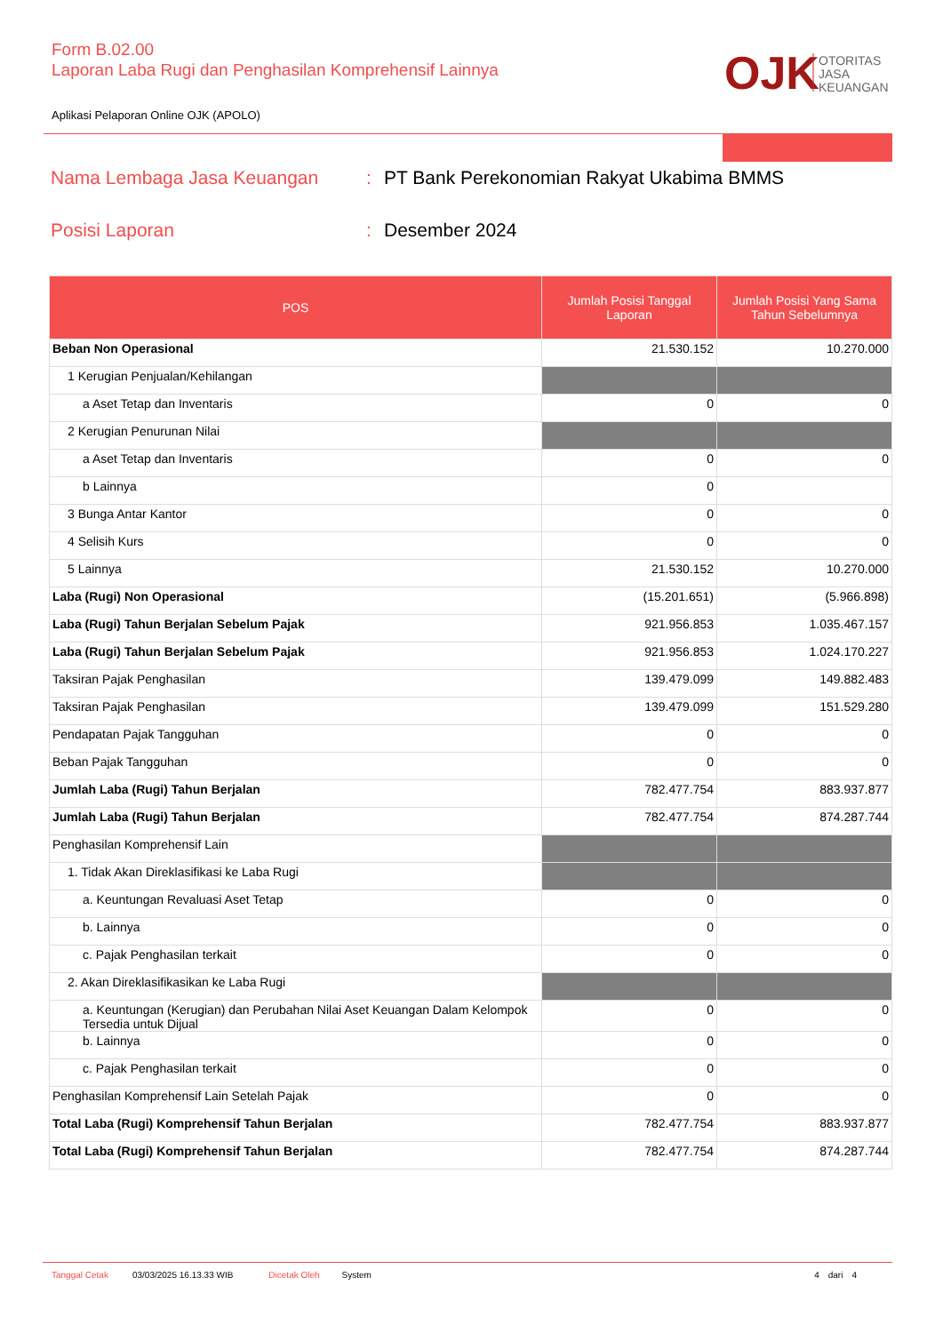Form B.02.00
Laporan Laba Rugi dan Penghasilan Komprehensif Lainnya
OJK
OTORITAS
JASA
KEUANGAN
Aplikasi Pelaporan Online OJK (APOLO)
Nama Lembaga Jasa Keuangan: PT Bank Perekonomian Rakyat Ukabima BMMS
Posisi Laporan: Desember 2024
| POS | Jumlah Posisi Tanggal Laporan | Jumlah Posisi Yang Sama Tahun Sebelumnya |
| --- | --- | --- |
| Beban Non Operasional | 21.530.152 | 10.270.000 |
| 1 Kerugian Penjualan/Kehilangan | | |
| a Aset Tetap dan Inventaris | 0 | 0 |
| 2 Kerugian Penurunan Nilai | | |
| a Aset Tetap dan Inventaris | 0 | 0 |
| b Lainnya | 0 | |
| 3 Bunga Antar Kantor | 0 | 0 |
| 4 Selisih Kurs | 0 | 0 |
| 5 Lainnya | 21.530.152 | 10.270.000 |
| Laba (Rugi) Non Operasional | (15.201.651) | (5.966.898) |
| Laba (Rugi) Tahun Berjalan Sebelum Pajak | 921.956.853 | 1.035.467.157 |
| Laba (Rugi) Tahun Berjalan Sebelum Pajak | 921.956.853 | 1.024.170.227 |
| Taksiran Pajak Penghasilan | 139.479.099 | 149.882.483 |
| Taksiran Pajak Penghasilan | 139.479.099 | 151.529.280 |
| Pendapatan Pajak Tangguhan | 0 | 0 |
| Beban Pajak Tangguhan | 0 | 0 |
| Jumlah Laba (Rugi) Tahun Berjalan | 782.477.754 | 883.937.877 |
| Jumlah Laba (Rugi) Tahun Berjalan | 782.477.754 | 874.287.744 |
| Penghasilan Komprehensif Lain | | |
| 1. Tidak Akan Direklasifikasi ke Laba Rugi | | |
| a. Keuntungan Revaluasi Aset Tetap | 0 | 0 |
| b. Lainnya | 0 | 0 |
| c. Pajak Penghasilan terkait | 0 | 0 |
| 2. Akan Direklasifikasikan ke Laba Rugi | | |
| a. Keuntungan (Kerugian) dan Perubahan Nilai Aset Keuangan Dalam Kelompok Tersedia untuk Dijual | 0 | 0 |
| b. Lainnya | 0 | 0 |
| c. Pajak Penghasilan terkait | 0 | 0 |
| Penghasilan Komprehensif Lain Setelah Pajak | 0 | 0 |
| Total Laba (Rugi) Komprehensif Tahun Berjalan | 782.477.754 | 883.937.877 |
| Total Laba (Rugi) Komprehensif Tahun Berjalan | 782.477.754 | 874.287.744 |
Tanggal Cetak 03/03/2025 16.13.33 WIB Dicetak Oleh System 4 dari 4